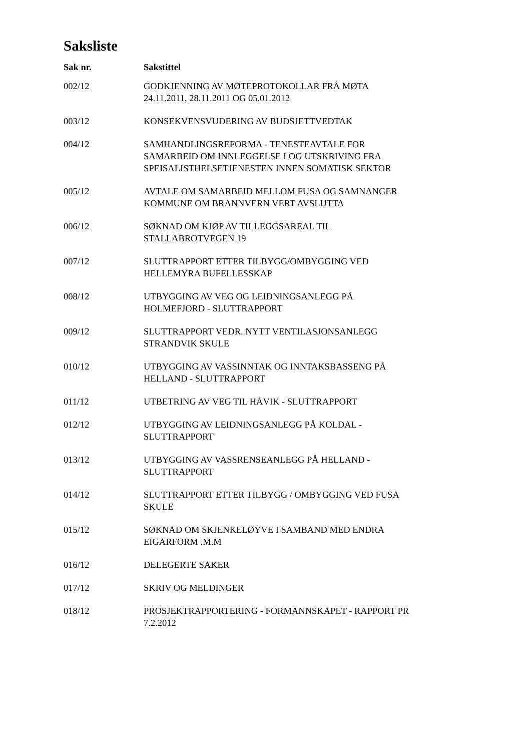Saksliste
| Sak nr. | Sakstittel |
| --- | --- |
| 002/12 | GODKJENNING AV MØTEPROTOKOLLAR FRÅ MØTA 24.11.2011, 28.11.2011 OG 05.01.2012 |
| 003/12 | KONSEKVENSVUDERING AV BUDSJETTVEDTAK |
| 004/12 | SAMHANDLINGSREFORMA - TENESTEAVTALE FOR SAMARBEID OM INNLEGGELSE I OG UTSKRIVING FRA SPEISALISTHELSETJENESTEN INNEN SOMATISK SEKTOR |
| 005/12 | AVTALE OM SAMARBEID MELLOM FUSA OG SAMNANGER KOMMUNE OM BRANNVERN VERT AVSLUTTA |
| 006/12 | SØKNAD OM KJØP AV TILLEGGSAREAL TIL STALLABROTVEGEN 19 |
| 007/12 | SLUTTRAPPORT ETTER TILBYGG/OMBYGGING VED HELLEMYRA BUFELLESSKAP |
| 008/12 | UTBYGGING AV VEG OG LEIDNINGSANLEGG PÅ HOLMEFJORD - SLUTTRAPPORT |
| 009/12 | SLUTTRAPPORT VEDR. NYTT VENTILASJONSANLEGG STRANDVIK SKULE |
| 010/12 | UTBYGGING AV VASSINNTAK OG INNTAKSBASSENG PÅ HELLAND - SLUTTRAPPORT |
| 011/12 | UTBETRING AV VEG TIL HÅVIK - SLUTTRAPPORT |
| 012/12 | UTBYGGING AV LEIDNINGSANLEGG PÅ KOLDAL - SLUTTRAPPORT |
| 013/12 | UTBYGGING AV VASSRENSEANLEGG PÅ HELLAND - SLUTTRAPPORT |
| 014/12 | SLUTTRAPPORT ETTER TILBYGG / OMBYGGING VED FUSA SKULE |
| 015/12 | SØKNAD OM SKJENKELØYVE I SAMBAND MED ENDRA EIGARFORM .M.M |
| 016/12 | DELEGERTE SAKER |
| 017/12 | SKRIV OG MELDINGER |
| 018/12 | PROSJEKTRAPPORTERING - FORMANNSKAPET - RAPPORT PR 7.2.2012 |